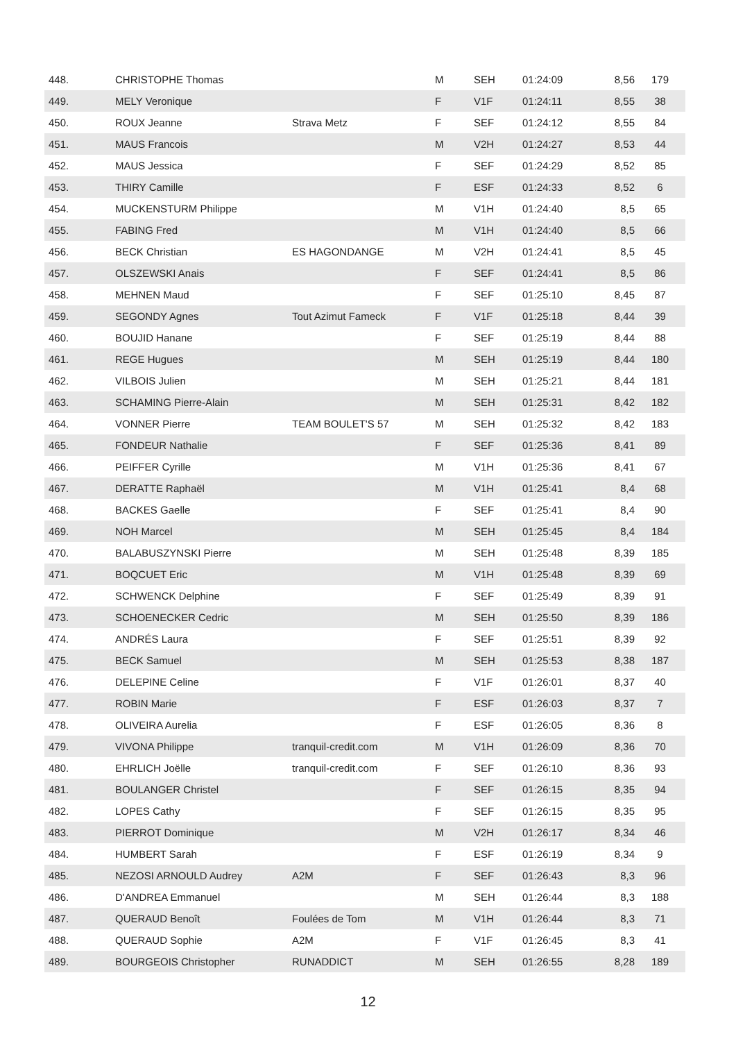| 448. | CHRISTOPHE Thomas | | M | SEH | 01:24:09 | 8,56 | 179 |
| 449. | MELY Veronique | | F | V1F | 01:24:11 | 8,55 | 38 |
| 450. | ROUX Jeanne | Strava Metz | F | SEF | 01:24:12 | 8,55 | 84 |
| 451. | MAUS Francois | | M | V2H | 01:24:27 | 8,53 | 44 |
| 452. | MAUS Jessica | | F | SEF | 01:24:29 | 8,52 | 85 |
| 453. | THIRY Camille | | F | ESF | 01:24:33 | 8,52 | 6 |
| 454. | MUCKENSTURM Philippe | | M | V1H | 01:24:40 | 8,5 | 65 |
| 455. | FABING Fred | | M | V1H | 01:24:40 | 8,5 | 66 |
| 456. | BECK Christian | ES HAGONDANGE | M | V2H | 01:24:41 | 8,5 | 45 |
| 457. | OLSZEWSKI Anais | | F | SEF | 01:24:41 | 8,5 | 86 |
| 458. | MEHNEN Maud | | F | SEF | 01:25:10 | 8,45 | 87 |
| 459. | SEGONDY Agnes | Tout Azimut Fameck | F | V1F | 01:25:18 | 8,44 | 39 |
| 460. | BOUJID Hanane | | F | SEF | 01:25:19 | 8,44 | 88 |
| 461. | REGE Hugues | | M | SEH | 01:25:19 | 8,44 | 180 |
| 462. | VILBOIS Julien | | M | SEH | 01:25:21 | 8,44 | 181 |
| 463. | SCHAMING Pierre-Alain | | M | SEH | 01:25:31 | 8,42 | 182 |
| 464. | VONNER Pierre | TEAM BOULET'S 57 | M | SEH | 01:25:32 | 8,42 | 183 |
| 465. | FONDEUR Nathalie | | F | SEF | 01:25:36 | 8,41 | 89 |
| 466. | PEIFFER Cyrille | | M | V1H | 01:25:36 | 8,41 | 67 |
| 467. | DERATTE Raphaël | | M | V1H | 01:25:41 | 8,4 | 68 |
| 468. | BACKES Gaelle | | F | SEF | 01:25:41 | 8,4 | 90 |
| 469. | NOH Marcel | | M | SEH | 01:25:45 | 8,4 | 184 |
| 470. | BALABUSZYNSKI Pierre | | M | SEH | 01:25:48 | 8,39 | 185 |
| 471. | BOQCUET Eric | | M | V1H | 01:25:48 | 8,39 | 69 |
| 472. | SCHWENCK Delphine | | F | SEF | 01:25:49 | 8,39 | 91 |
| 473. | SCHOENECKER Cedric | | M | SEH | 01:25:50 | 8,39 | 186 |
| 474. | ANDRÉS Laura | | F | SEF | 01:25:51 | 8,39 | 92 |
| 475. | BECK Samuel | | M | SEH | 01:25:53 | 8,38 | 187 |
| 476. | DELEPINE Celine | | F | V1F | 01:26:01 | 8,37 | 40 |
| 477. | ROBIN Marie | | F | ESF | 01:26:03 | 8,37 | 7 |
| 478. | OLIVEIRA Aurelia | | F | ESF | 01:26:05 | 8,36 | 8 |
| 479. | VIVONA Philippe | tranquil-credit.com | M | V1H | 01:26:09 | 8,36 | 70 |
| 480. | EHRLICH Joëlle | tranquil-credit.com | F | SEF | 01:26:10 | 8,36 | 93 |
| 481. | BOULANGER Christel | | F | SEF | 01:26:15 | 8,35 | 94 |
| 482. | LOPES Cathy | | F | SEF | 01:26:15 | 8,35 | 95 |
| 483. | PIERROT Dominique | | M | V2H | 01:26:17 | 8,34 | 46 |
| 484. | HUMBERT Sarah | | F | ESF | 01:26:19 | 8,34 | 9 |
| 485. | NEZOSI ARNOULD Audrey | A2M | F | SEF | 01:26:43 | 8,3 | 96 |
| 486. | D'ANDREA Emmanuel | | M | SEH | 01:26:44 | 8,3 | 188 |
| 487. | QUERAUD Benoît | Foulées de Tom | M | V1H | 01:26:44 | 8,3 | 71 |
| 488. | QUERAUD Sophie | A2M | F | V1F | 01:26:45 | 8,3 | 41 |
| 489. | BOURGEOIS Christopher | RUNADDICT | M | SEH | 01:26:55 | 8,28 | 189 |
12